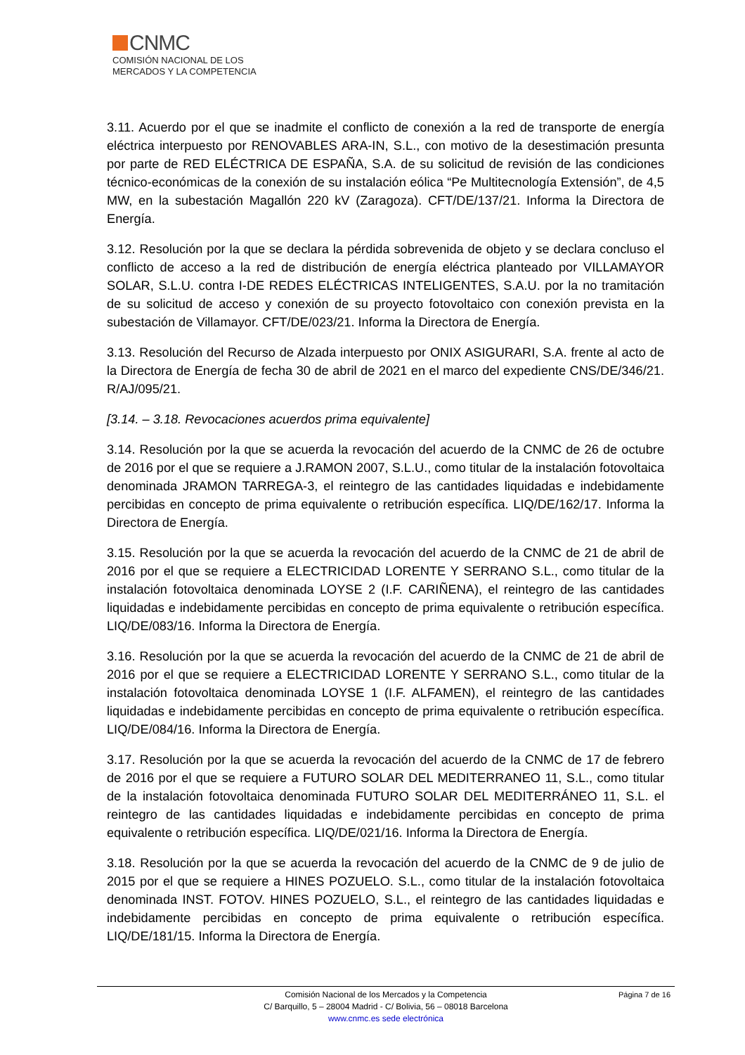CNMC
COMISIÓN NACIONAL DE LOS
MERCADOS Y LA COMPETENCIA
3.11. Acuerdo por el que se inadmite el conflicto de conexión a la red de transporte de energía eléctrica interpuesto por RENOVABLES ARA-IN, S.L., con motivo de la desestimación presunta por parte de RED ELÉCTRICA DE ESPAÑA, S.A. de su solicitud de revisión de las condiciones técnico-económicas de la conexión de su instalación eólica “Pe Multitecnología Extensión”, de 4,5 MW, en la subestación Magallón 220 kV (Zaragoza). CFT/DE/137/21. Informa la Directora de Energía.
3.12. Resolución por la que se declara la pérdida sobrevenida de objeto y se declara concluso el conflicto de acceso a la red de distribución de energía eléctrica planteado por VILLAMAYOR SOLAR, S.L.U. contra I-DE REDES ELÉCTRICAS INTELIGENTES, S.A.U. por la no tramitación de su solicitud de acceso y conexión de su proyecto fotovoltaico con conexión prevista en la subestación de Villamayor. CFT/DE/023/21. Informa la Directora de Energía.
3.13. Resolución del Recurso de Alzada interpuesto por ONIX ASIGURARI, S.A. frente al acto de la Directora de Energía de fecha 30 de abril de 2021 en el marco del expediente CNS/DE/346/21. R/AJ/095/21.
[3.14. – 3.18. Revocaciones acuerdos prima equivalente]
3.14. Resolución por la que se acuerda la revocación del acuerdo de la CNMC de 26 de octubre de 2016 por el que se requiere a J.RAMON 2007, S.L.U., como titular de la instalación fotovoltaica denominada JRAMON TARREGA-3, el reintegro de las cantidades liquidadas e indebidamente percibidas en concepto de prima equivalente o retribución específica. LIQ/DE/162/17. Informa la Directora de Energía.
3.15. Resolución por la que se acuerda la revocación del acuerdo de la CNMC de 21 de abril de 2016 por el que se requiere a ELECTRICIDAD LORENTE Y SERRANO S.L., como titular de la instalación fotovoltaica denominada LOYSE 2 (I.F. CARIÑENA), el reintegro de las cantidades liquidadas e indebidamente percibidas en concepto de prima equivalente o retribución específica. LIQ/DE/083/16. Informa la Directora de Energía.
3.16. Resolución por la que se acuerda la revocación del acuerdo de la CNMC de 21 de abril de 2016 por el que se requiere a ELECTRICIDAD LORENTE Y SERRANO S.L., como titular de la instalación fotovoltaica denominada LOYSE 1 (I.F. ALFAMEN), el reintegro de las cantidades liquidadas e indebidamente percibidas en concepto de prima equivalente o retribución específica. LIQ/DE/084/16. Informa la Directora de Energía.
3.17. Resolución por la que se acuerda la revocación del acuerdo de la CNMC de 17 de febrero de 2016 por el que se requiere a FUTURO SOLAR DEL MEDITERRANEO 11, S.L., como titular de la instalación fotovoltaica denominada FUTURO SOLAR DEL MEDITERRÁNEO 11, S.L. el reintegro de las cantidades liquidadas e indebidamente percibidas en concepto de prima equivalente o retribución específica. LIQ/DE/021/16. Informa la Directora de Energía.
3.18. Resolución por la que se acuerda la revocación del acuerdo de la CNMC de 9 de julio de 2015 por el que se requiere a HINES POZUELO. S.L., como titular de la instalación fotovoltaica denominada INST. FOTOV. HINES POZUELO, S.L., el reintegro de las cantidades liquidadas e indebidamente percibidas en concepto de prima equivalente o retribución específica. LIQ/DE/181/15. Informa la Directora de Energía.
Página 7 de 16 Comisión Nacional de los Mercados y la Competencia
C/ Barquillo, 5 – 28004 Madrid - C/ Bolivia, 56 – 08018 Barcelona
www.cnmc.es sede electrónica